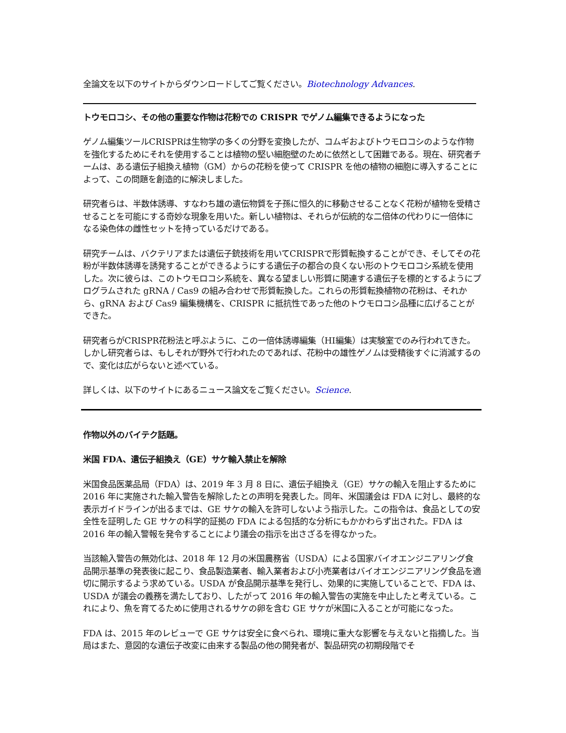全論文を以下のサイトからダウンロードしてご覧ください。Biotechnology Advances.
トウモロコシ、その他の重要な作物は花粉での CRISPR でゲノム編集できるようになった
ゲノム編集ツールCRISPRは生物学の多くの分野を変換したが、コムギおよびトウモロコシのような作物を強化するためにそれを使用することは植物の堅い細胞壁のために依然として困難である。現在、研究者チームは、ある遺伝子組換え植物（GM）からの花粉を使って CRISPR を他の植物の細胞に導入することによって、この問題を創造的に解決しました。
研究者らは、半数体誘導、すなわち雄の遺伝物質を子孫に恒久的に移動させることなく花粉が植物を受精させることを可能にする奇妙な現象を用いた。新しい植物は、それらが伝統的な二倍体の代わりに一倍体になる染色体の雌性セットを持っているだけである。
研究チームは、バクテリアまたは遺伝子銃技術を用いてCRISPRで形質転換することができ、そしてその花粉が半数体誘導を誘発することができるようにする遺伝子の都合の良くない形のトウモロコシ系統を使用した。次に彼らは、このトウモロコシ系統を、異なる望ましい形質に関連する遺伝子を標的とするようにプログラムされた gRNA / Cas9 の組み合わせで形質転換した。これらの形質転換植物の花粉は、それから、gRNA および Cas9 編集機構を、CRISPR に抵抗性であった他のトウモロコシ品種に広げることができた。
研究者らがCRISPR花粉法と呼ぶように、この一倍体誘導編集（HI編集）は実験室でのみ行われてきた。しかし研究者らは、もしそれが野外で行われたのであれば、花粉中の雄性ゲノムは受精後すぐに消滅するので、変化は広がらないと述べている。
詳しくは、以下のサイトにあるニュース論文をご覧ください。Science.
作物以外のバイテク話題。
米国 FDA、遺伝子組換え（GE）サケ輸入禁止を解除
米国食品医薬品局（FDA）は、2019 年 3 月 8 日に、遺伝子組換え（GE）サケの輸入を阻止するために 2016 年に実施された輸入警告を解除したとの声明を発表した。同年、米国議会は FDA に対し、最終的な表示ガイドラインが出るまでは、GE サケの輸入を許可しないよう指示した。この指令は、食品としての安全性を証明した GE サケの科学的証拠の FDA による包括的な分析にもかかわらず出された。FDA は 2016 年の輸入警報を発令することにより議会の指示を出さざるを得なかった。
当該輸入警告の無効化は、2018 年 12 月の米国農務省（USDA）による国家バイオエンジニアリング食品開示基準の発表後に起こり、食品製造業者、輸入業者および小売業者はバイオエンジニアリング食品を適切に開示するよう求めている。USDA が食品開示基準を発行し、効果的に実施していることで、FDA は、USDA が議会の義務を満たしており、したがって 2016 年の輸入警告の実施を中止したと考えている。これにより、魚を育てるために使用されるサケの卵を含む GE サケが米国に入ることが可能になった。
FDA は、2015 年のレビューで GE サケは安全に食べられ、環境に重大な影響を与えないと指摘した。当局はまた、意図的な遺伝子改変に由来する製品の他の開発者が、製品研究の初期段階でそ